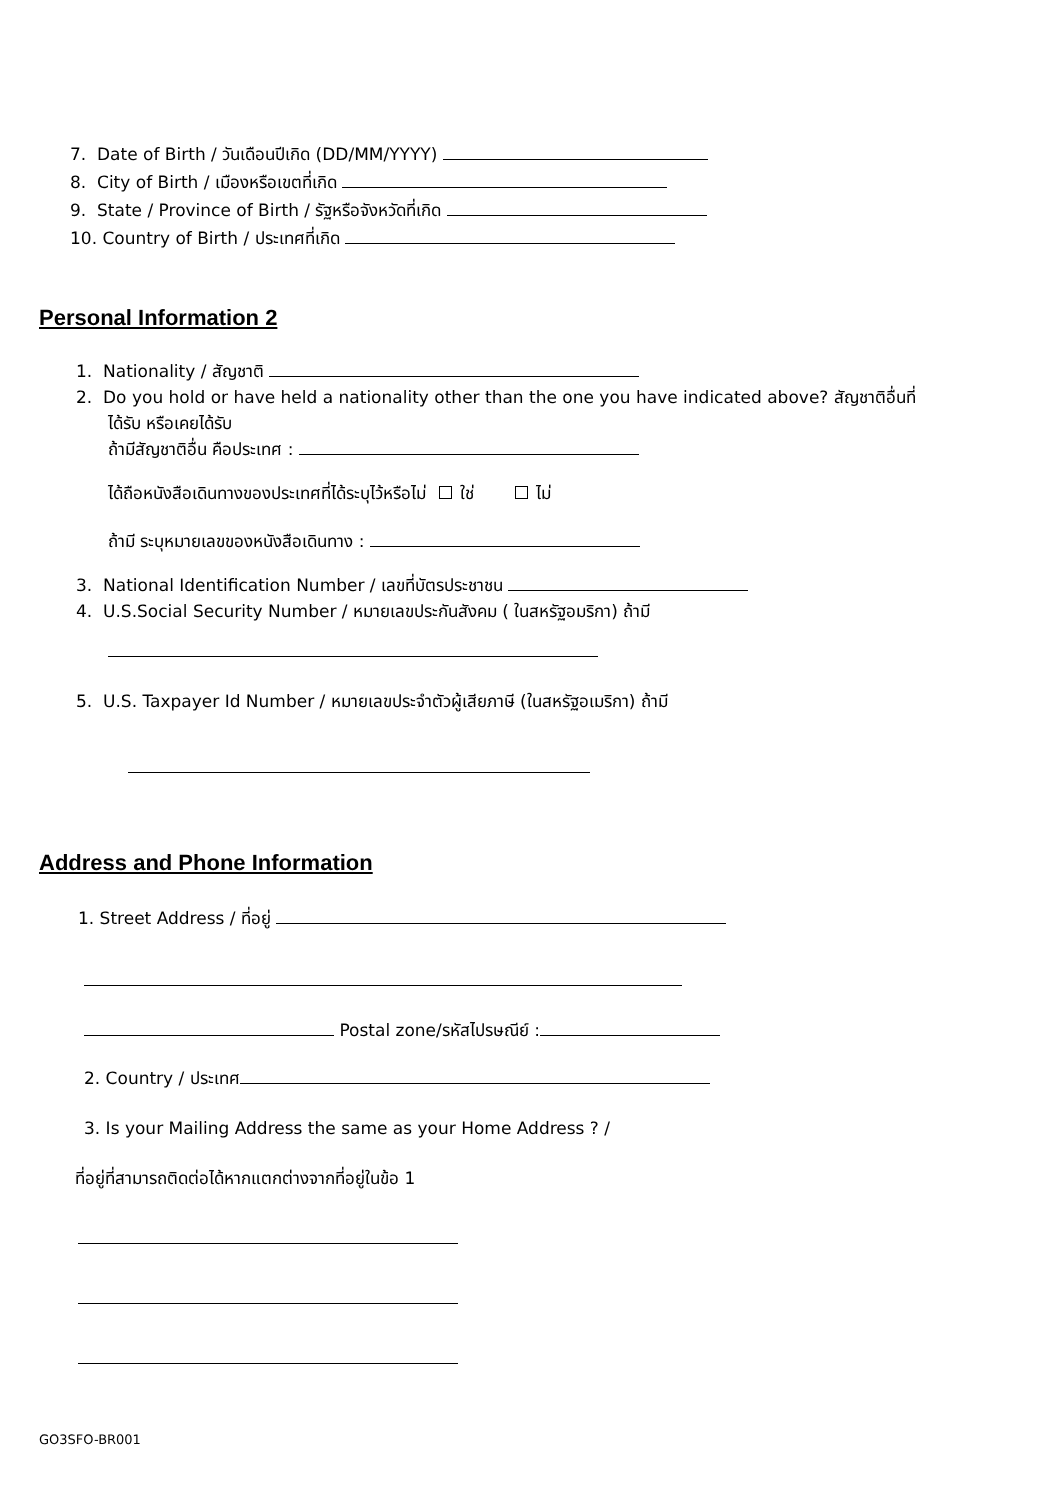7. Date of Birth / วันเดือนปีเกิด (DD/MM/YYYY)
8. City of Birth / เมืองหรือเขตที่เกิด
9. State / Province of Birth / รัฐหรือจังหวัดที่เกิด
10. Country of Birth / ประเทศที่เกิด
Personal Information 2
1. Nationality / สัญชาติ
2. Do you hold or have held a nationality other than the one you have indicated above? สัญชาติอื่นที่
ได้รับ หรือเคยได้รับ
ถ้ามีสัญชาติอื่น คือประเทศ :
ได้ถือหนังสือเดินทางของประเทศที่ได้ระบุไว้หรือไม่ ใช่ ไม่
ถ้ามี ระบุหมายเลขของหนังสือเดินทาง :
3. National Identification Number / เลขที่บัตรประชาชน
4. U.S.Social Security Number / หมายเลขประกันสังคม ( ในสหรัฐอมริกา) ถ้ามี
5. U.S. Taxpayer Id Number / หมายเลขประจำตัวผู้เสียภาษี (ในสหรัฐอเมริกา) ถ้ามี
Address and Phone Information
1. Street Address / ที่อยู่
Postal zone/รหัสไปรษณีย์ :
2. Country / ประเทศ
3. Is your Mailing Address the same as your Home Address ? /
ที่อยู่ที่สามารถติดต่อได้หากแตกต่างจากที่อยู่ในข้อ 1
GO3SFO-BR001